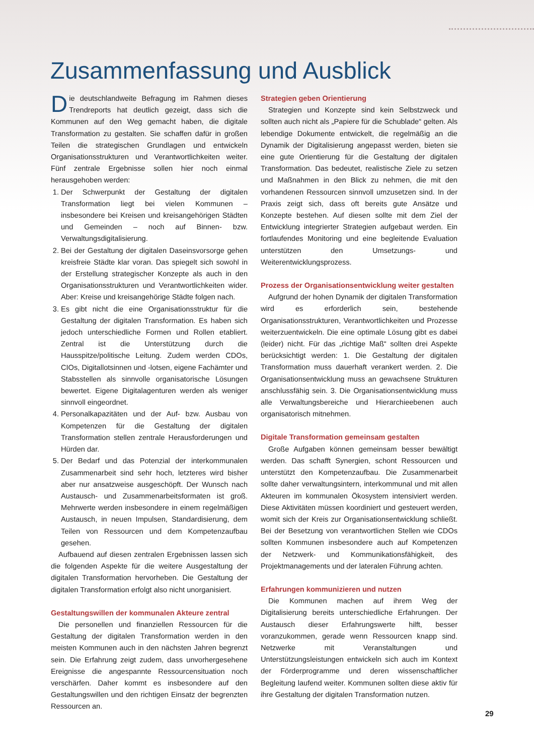Zusammenfassung und Ausblick
Die deutschlandweite Befragung im Rahmen dieses Trendreports hat deutlich gezeigt, dass sich die Kommunen auf den Weg gemacht haben, die digitale Transformation zu gestalten. Sie schaffen dafür in großen Teilen die strategischen Grundlagen und entwickeln Organisationsstrukturen und Verantwortlichkeiten weiter. Fünf zentrale Ergebnisse sollen hier noch einmal herausgehoben werden:
1. Der Schwerpunkt der Gestaltung der digitalen Transformation liegt bei vielen Kommunen – insbesondere bei Kreisen und kreisangehörigen Städten und Gemeinden – noch auf Binnen- bzw. Verwaltungsdigitalisierung.
2. Bei der Gestaltung der digitalen Daseinsvorsorge gehen kreisfreie Städte klar voran. Das spiegelt sich sowohl in der Erstellung strategischer Konzepte als auch in den Organisationsstrukturen und Verantwortlichkeiten wider. Aber: Kreise und kreisangehörige Städte folgen nach.
3. Es gibt nicht die eine Organisationsstruktur für die Gestaltung der digitalen Transformation. Es haben sich jedoch unterschiedliche Formen und Rollen etabliert. Zentral ist die Unterstützung durch die Hausspitze/politische Leitung. Zudem werden CDOs, CIOs, Digitallotsinnen und -lotsen, eigene Fachämter und Stabsstellen als sinnvolle organisatorische Lösungen bewertet. Eigene Digitalagenturen werden als weniger sinnvoll eingeordnet.
4. Personalkapazitäten und der Auf- bzw. Ausbau von Kompetenzen für die Gestaltung der digitalen Transformation stellen zentrale Herausforderungen und Hürden dar.
5. Der Bedarf und das Potenzial der interkommunalen Zusammenarbeit sind sehr hoch, letzteres wird bisher aber nur ansatzweise ausgeschöpft. Der Wunsch nach Austausch- und Zusammenarbeitsformaten ist groß. Mehrwerte werden insbesondere in einem regelmäßigen Austausch, in neuen Impulsen, Standardisierung, dem Teilen von Ressourcen und dem Kompetenzaufbau gesehen.
Aufbauend auf diesen zentralen Ergebnissen lassen sich die folgenden Aspekte für die weitere Ausgestaltung der digitalen Transformation hervorheben. Die Gestaltung der digitalen Transformation erfolgt also nicht unorganisiert.
Gestaltungswillen der kommunalen Akteure zentral
Die personellen und finanziellen Ressourcen für die Gestaltung der digitalen Transformation werden in den meisten Kommunen auch in den nächsten Jahren begrenzt sein. Die Erfahrung zeigt zudem, dass unvorhergesehene Ereignisse die angespannte Ressourcensituation noch verschärfen. Daher kommt es insbesondere auf den Gestaltungswillen und den richtigen Einsatz der begrenzten Ressourcen an.
Strategien geben Orientierung
Strategien und Konzepte sind kein Selbstzweck und sollten auch nicht als „Papiere für die Schublade“ gelten. Als lebendige Dokumente entwickelt, die regelmäßig an die Dynamik der Digitalisierung angepasst werden, bieten sie eine gute Orientierung für die Gestaltung der digitalen Transformation. Das bedeutet, realistische Ziele zu setzen und Maßnahmen in den Blick zu nehmen, die mit den vorhandenen Ressourcen sinnvoll umzusetzen sind. In der Praxis zeigt sich, dass oft bereits gute Ansätze und Konzepte bestehen. Auf diesen sollte mit dem Ziel der Entwicklung integrierter Strategien aufgebaut werden. Ein fortlaufendes Monitoring und eine begleitende Evaluation unterstützen den Umsetzungs- und Weiterentwicklungsprozess.
Prozess der Organisationsentwicklung weiter gestalten
Aufgrund der hohen Dynamik der digitalen Transformation wird es erforderlich sein, bestehende Organisationsstrukturen, Verantwortlichkeiten und Prozesse weiterzuentwickeln. Die eine optimale Lösung gibt es dabei (leider) nicht. Für das „richtige Maß“ sollten drei Aspekte berücksichtigt werden: 1. Die Gestaltung der digitalen Transformation muss dauerhaft verankert werden. 2. Die Organisationsentwicklung muss an gewachsene Strukturen anschlussfähig sein. 3. Die Organisationsentwicklung muss alle Verwaltungsbereiche und Hierarchieebenen auch organisatorisch mitnehmen.
Digitale Transformation gemeinsam gestalten
Große Aufgaben können gemeinsam besser bewältigt werden. Das schafft Synergien, schont Ressourcen und unterstützt den Kompetenzaufbau. Die Zusammenarbeit sollte daher verwaltungsintern, interkommunal und mit allen Akteuren im kommunalen Ökosystem intensiviert werden. Diese Aktivitäten müssen koordiniert und gesteuert werden, womit sich der Kreis zur Organisationsentwicklung schließt. Bei der Besetzung von verantwortlichen Stellen wie CDOs sollten Kommunen insbesondere auch auf Kompetenzen der Netzwerk- und Kommunikationsfähigkeit, des Projektmanagements und der lateralen Führung achten.
Erfahrungen kommunizieren und nutzen
Die Kommunen machen auf ihrem Weg der Digitalisierung bereits unterschiedliche Erfahrungen. Der Austausch dieser Erfahrungswerte hilft, besser voranzukommen, gerade wenn Ressourcen knapp sind. Netzwerke mit Veranstaltungen und Unterstützungsleistungen entwickeln sich auch im Kontext der Förderprogramme und deren wissenschaftlicher Begleitung laufend weiter. Kommunen sollten diese aktiv für ihre Gestaltung der digitalen Transformation nutzen.
29